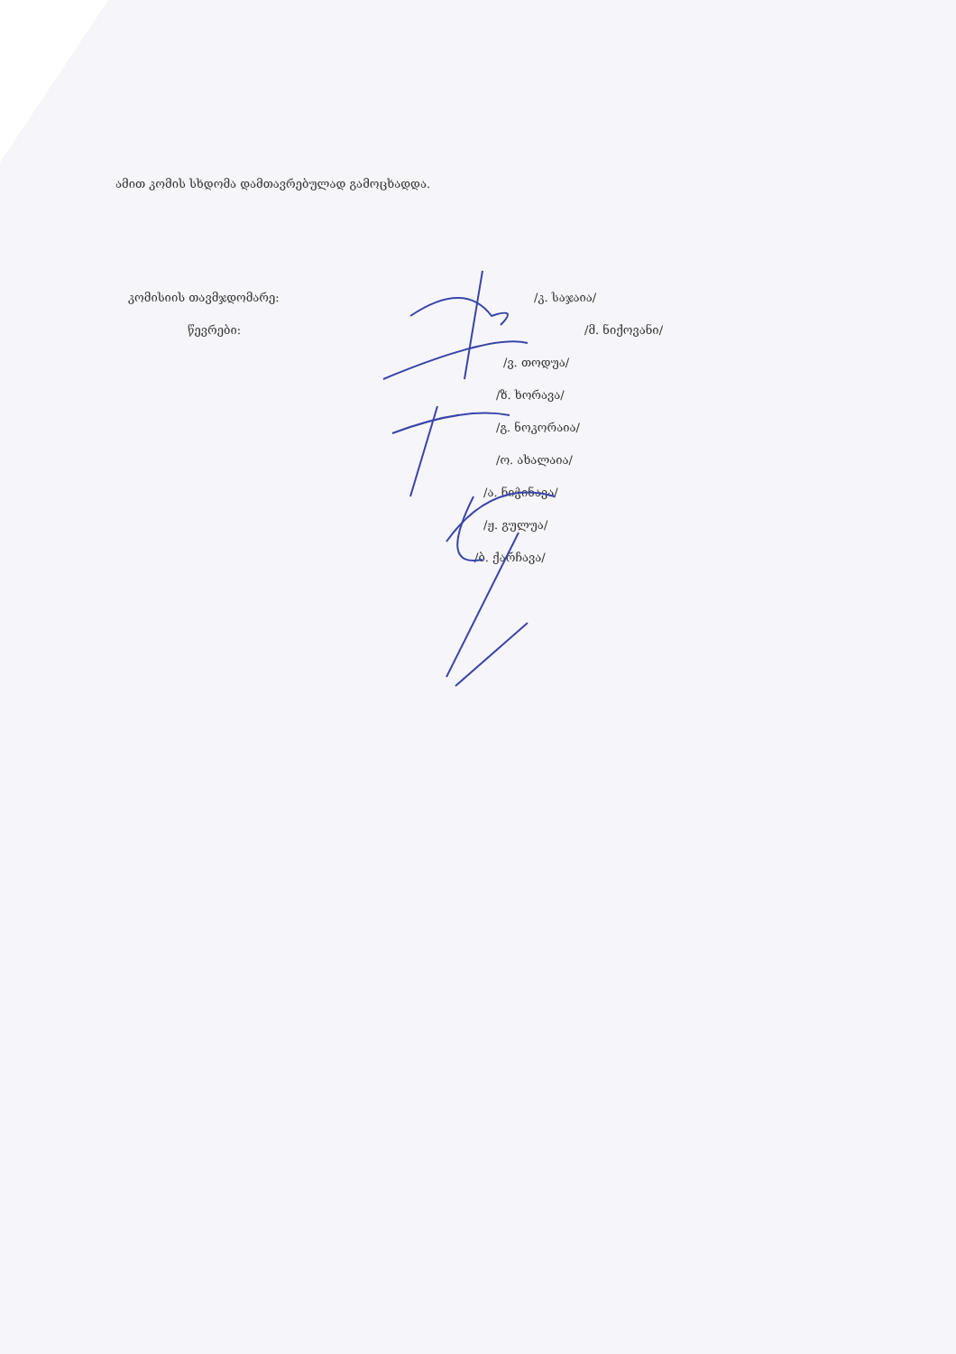ამით კომის სხდომა დამთავრებულად გამოცხადდა.
კომისიის თავმჯდომარე: /კ. საჯაია/
წევრები: /მ. ნიქოვანი/
/ვ. თოდუა/
/ზ. ხორავა/
/გ. ნოკორაია/
/ო. ახალაია/
/ა. ნიჭინავა/
/ჟ. გულუა/
/ბ. ქარჩავა/